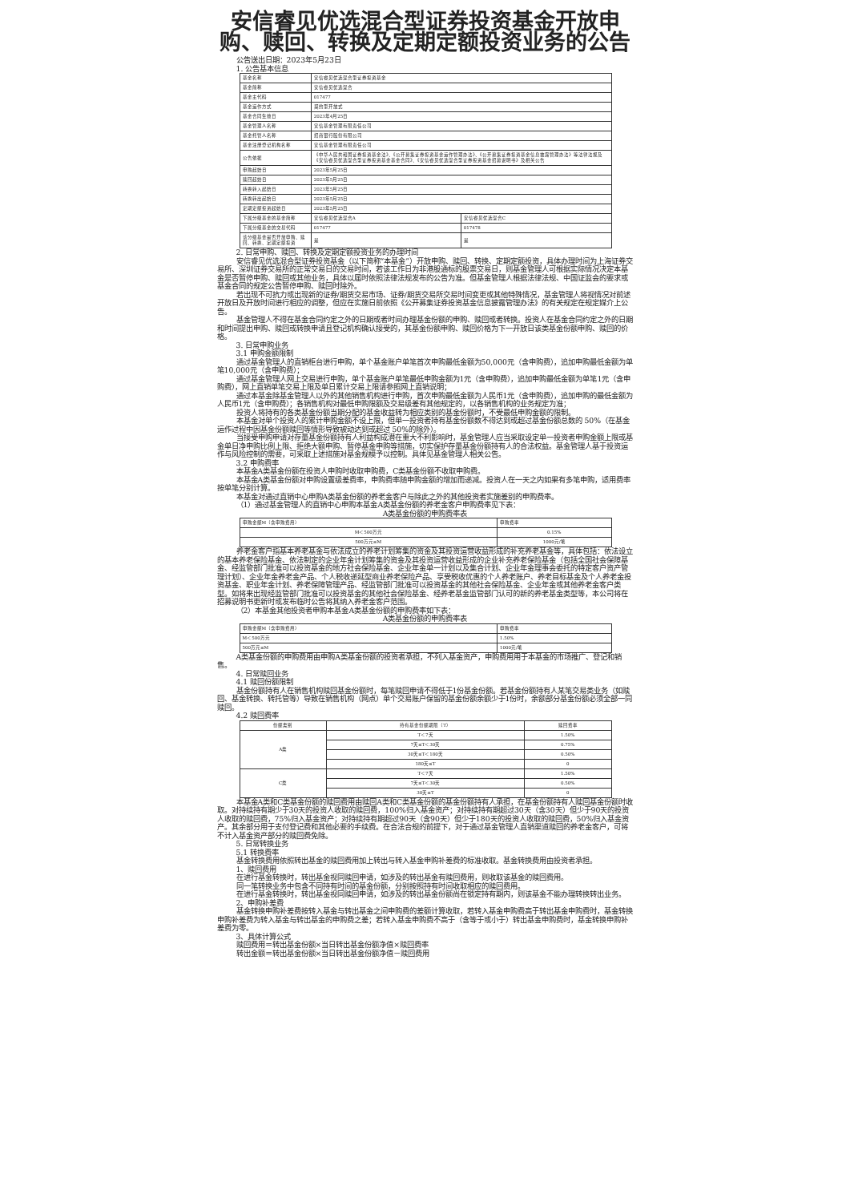安信睿见优选混合型证券投资基金开放申购、赎回、转换及定期定额投资业务的公告
公告送出日期：2023年5月23日
1. 公告基本信息
| 基金名称 | 安信睿见优选混合型证券投资基金 | |
| 基金简称 | 安信睿见优选混合 | |
| 基金主代码 | 017477 | |
| 基金运作方式 | 契约型开放式 | |
| 基金合同生效日 | 2023年4月25日 | |
| 基金管理人名称 | 安信基金管理有限责任公司 | |
| 基金托管人名称 | 招商银行股份有限公司 | |
| 基金注册登记机构名称 | 安信基金管理有限责任公司 | |
| 公告依据 | 《中华人民共和国证券投资基金法》、《公开募集证券投资基金运作管理办法》、《公开募集证券投资基金信息披露管理办法》等法律法规及《安信睿见优选混合型证券投资基金基金合同》、《安信睿见优选混合型证券投资基金招募说明书》及相关公告 | |
| 申购起始日 | 2023年5月25日 | |
| 赎回起始日 | 2023年5月25日 | |
| 转换转入起始日 | 2023年5月25日 | |
| 转换转出起始日 | 2023年5月25日 | |
| 定期定额投资起始日 | 2023年5月25日 | |
| 下属分级基金的基金简称 | 安信睿见优选混合A | 安信睿见优选混合C |
| 下属分级基金的交易代码 | 017477 | 017478 |
| 该分级基金是否开放申购、赎回、转换、定期定额投资 | 是 | 是 |
2. 日常申购、赎回、转换及定期定额投资业务的办理时间
安信睿见优选混合型证券投资基金（以下简称“本基金”）开放申购、赎回、转换、定期定额投资，具体办理时间为上海证券交易所、深圳证券交易所的正常交易日的交易时间，若该工作日为非港股通标的股票交易日，则基金管理人可根据实际情况决定本基金是否暂停申购、赎回或其他业务，具体以届时依照法律法规发布的公告为准。但基金管理人根据法律法规、中国证监会的要求或基金合同的规定公告暂停申购、赎回时除外。
若出现不可抗力或出现新的证券/期货交易市场、证券/期货交易所交易时间变更或其他特殊情况，基金管理人将视情况对前述开放日及开放时间进行相应的调整，但应在实施日前依照《公开募集证券投资基金信息披露管理办法》的有关规定在规定媒介上公告。
基金管理人不得在基金合同约定之外的日期或者时间办理基金份额的申购、赎回或者转换。投资人在基金合同约定之外的日期和时间提出申购、赎回或转换申请且登记机构确认接受的，其基金份额申购、赎回价格为下一开放日该类基金份额申购、赎回的价格。
3. 日常申购业务
3.1 申购金额限制
通过基金管理人的直销柜台进行申购，单个基金账户单笔首次申购最低金额为50,000元（含申购费），追加申购最低金额为单笔10,000元（含申购费）；
通过基金管理人网上交易进行申购，单个基金账户单笔最低申购金额为1元（含申购费），追加申购最低金额为单笔1元（含申购费），网上直销单笔交易上限及单日累计交易上限请参照网上直销说明；
通过本基金除基金管理人以外的其他销售机构进行申购，首次申购最低金额为人民币1元（含申购费），追加申购的最低金额为人民币1元（含申购费）；各销售机构对最低申购限额及交易级差有其他规定的，以各销售机构的业务规定为准；
投资人将持有的各类基金份额当期分配的基金收益转为相应类别的基金份额时，不受最低申购金额的限制。
本基金对单个投资人的累计申购金额不设上限，但单一投资者持有基金份额数不得达到或超过基金份额总数的 50%（在基金运作过程中因基金份额赎回等情形导致被动达到或超过 50%的除外）。
当接受申购申请对存量基金份额持有人利益构成潜在重大不利影响时，基金管理人应当采取设定单一投资者申购金额上限或基金单日净申购比例上限、拒绝大额申购、暂停基金申购等措施，切实保护存量基金份额持有人的合法权益。基金管理人基于投资运作与风险控制的需要，可采取上述措施对基金规模予以控制。具体见基金管理人相关公告。
3.2 申购费率
本基金A类基金份额在投资人申购时收取申购费，C类基金份额不收取申购费。
本基金A类基金份额对申购设置级差费率，申购费率随申购金额的增加而递减。投资人在一天之内如果有多笔申购，适用费率按单笔分别计算。
本基金对通过直销中心申购A类基金份额的养老金客户与除此之外的其他投资者实施差别的申购费率。
（1）通过基金管理人的直销中心申购本基金A类基金份额的养老金客户申购费率见下表：
A类基金份额的申购费率表
| 申购金额M（含申购费用） | 申购费率 |
| --- | --- |
| M＜500万元 | 0.15% |
| 500万元≤M | 1000元/笔 |
养老金客户指基本养老基金与依法成立的养老计划筹集的资金及其投资运营收益形成的补充养老基金等，具体包括：依法设立的基本养老保险基金、依法制定的企业年金计划筹集的资金及其投资运营收益形成的企业补充养老保险基金（包括全国社会保障基金、经监管部门批准可以投资基金的地方社会保险基金、企业年金单一计划以及集合计划、企业年金理事会委托的特定客户资产管理计划）、企业年金养老金产品、个人税收递延型商业养老保险产品、享受税收优惠的个人养老账户、养老目标基金及个人养老金投资基金、职业年金计划、养老保障管理产品、经监管部门批准可以投资基金的其他社会保险基金、企业年金或其他养老金客户类型。如将来出现经监管部门批准可以投资基金的其他社会保险基金、经养老基金监管部门认可的新的养老基金类型等，本公司将在招募说明书更新时或发布临时公告将其纳入养老金客户范围。
（2）本基金其他投资者申购本基金A类基金份额的申购费率如下表：
A类基金份额的申购费率表
| 申购金额M（含申购费用） | 申购费率 |
| --- | --- |
| M＜500万元 | 1.50% |
| 500万元≤M | 1000元/笔 |
A类基金份额的申购费用由申购A类基金份额的投资者承担，不列入基金资产，申购费用用于本基金的市场推广、登记和销售。
4. 日常赎回业务
4.1 赎回份额限制
基金份额持有人在销售机构赎回基金份额时，每笔赎回申请不得低于1份基金份额。若基金份额持有人某笔交易类业务（如赎回、基金转换、转托管等）导致在销售机构（网点）单个交易账户保留的基金份额余额少于1份时，余额部分基金份额必须全部一同赎回。
4.2 赎回费率
| 份额类别 | 持有基金份额期限（T） | 赎回费率 |
| --- | --- | --- |
| A类 | T＜7天 | 1.50% |
| | 7天≤T＜30天 | 0.75% |
| | 30天≤T＜180天 | 0.50% |
| | 180天≤T | 0 |
| C类 | T＜7天 | 1.50% |
| | 7天≤T＜30天 | 0.50% |
| | 30天≤T | 0 |
本基金A类和C类基金份额的赎回费用由赎回A类和C类基金份额的基金份额持有人承担，在基金份额持有人赎回基金份额时收取。对持续持有期少于30天的投资人收取的赎回费，100%归入基金资产；对持续持有期超过30天（含30天）但少于90天的投资人收取的赎回费，75%归入基金资产；对持续持有期超过90天（含90天）但少于180天的投资人收取的赎回费，50%归入基金资产。其余部分用于支付登记费和其他必要的手续费。在合法合规的前提下，对于通过基金管理人直销渠道赎回的养老金客户，可将不计入基金资产部分的赎回费免除。
5. 日常转换业务
5.1 转换费率
基金转换费用依照转出基金的赎回费用加上转出与转入基金申购补差费的标准收取。基金转换费用由投资者承担。
1、赎回费用
在进行基金转换时，转出基金视同赎回申请，如涉及的转出基金有赎回费用，则收取该基金的赎回费用。
同一笔转换业务中包含不同持有时间的基金份额，分别按照持有时间收取相应的赎回费用。
在进行基金转换时，转出基金视同赎回申请，如涉及的转出基金份额尚在锁定持有期内，则该基金不能办理转换转出业务。
2、申购补差费
基金转换申购补差费按转入基金与转出基金之间申购费的差额计算收取，若转入基金申购费高于转出基金申购费时，基金转换申购补差费为转入基金与转出基金的申购费之差；若转入基金申购费不高于（含等于或小于）转出基金申购费时，基金转换申购补差费为零。
3、具体计算公式
赎回费用＝转出基金份额×当日转出基金份额净值×赎回费率
转出金额＝转出基金份额×当日转出基金份额净值－赎回费用